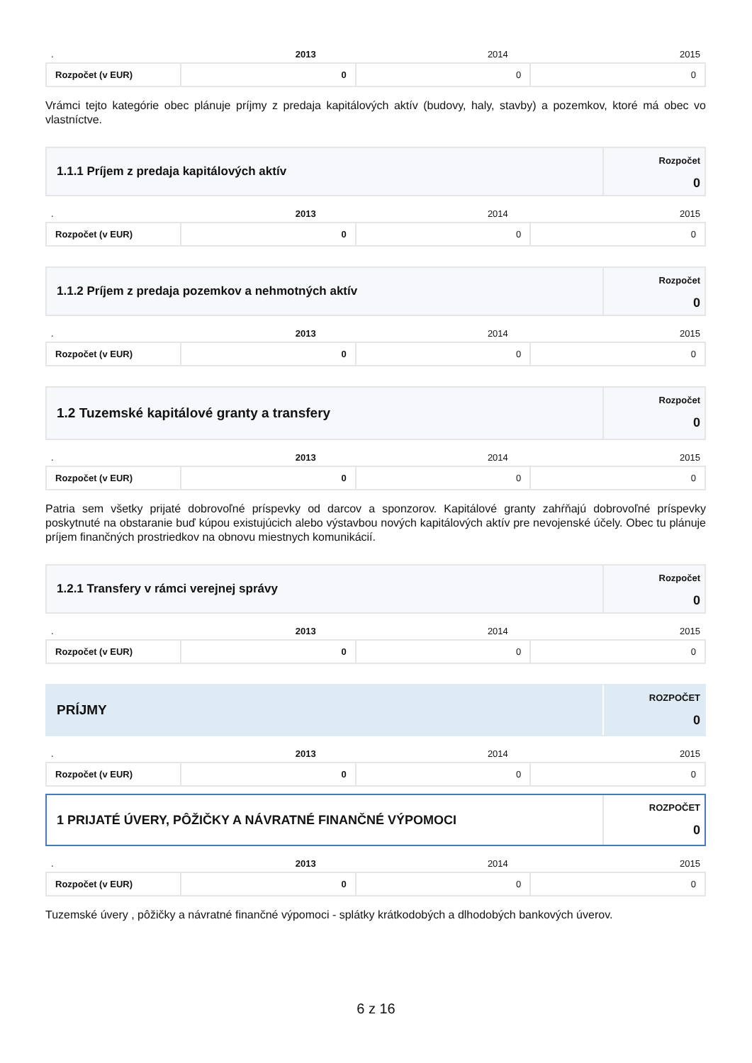| . | 2013 | 2014 | 2015 |
| Rozpočet (v EUR) | 0 | 0 | 0 |
Vrámci tejto kategórie obec plánuje príjmy z predaja kapitálových aktív (budovy, haly, stavby) a pozemkov, ktoré má obec vo vlastníctve.
1.1.1 Príjem z predaja kapitálových aktív
Rozpočet
0
| . | 2013 | 2014 | 2015 |
| Rozpočet (v EUR) | 0 | 0 | 0 |
1.1.2 Príjem z predaja pozemkov a nehmotných aktív
Rozpočet
0
| . | 2013 | 2014 | 2015 |
| Rozpočet (v EUR) | 0 | 0 | 0 |
1.2 Tuzemské kapitálové granty a transfery
Rozpočet
0
| . | 2013 | 2014 | 2015 |
| Rozpočet (v EUR) | 0 | 0 | 0 |
Patria sem všetky prijaté dobrovoľné príspevky od darcov a sponzorov. Kapitálové granty zahŕňajú dobrovoľné príspevky poskytnuté na obstaranie buď kúpou existujúcich alebo výstavbou nových kapitálových aktív pre nevojenské účely. Obec tu plánuje príjem finančných prostriedkov na obnovu miestnych komunikácií.
1.2.1 Transfery v rámci verejnej správy
Rozpočet
0
| . | 2013 | 2014 | 2015 |
| Rozpočet (v EUR) | 0 | 0 | 0 |
PRÍJMY
ROZPOČET
0
| . | 2013 | 2014 | 2015 |
| Rozpočet (v EUR) | 0 | 0 | 0 |
1 PRIJATÉ ÚVERY, PÔŽIČKY A NÁVRATNÉ FINANČNÉ VÝPOMOCI
ROZPOČET
0
| . | 2013 | 2014 | 2015 |
| Rozpočet (v EUR) | 0 | 0 | 0 |
Tuzemské úvery , pôžičky a návratné finančné výpomoci - splátky krátkodobých a dlhodobých bankových úverov.
6 z 16